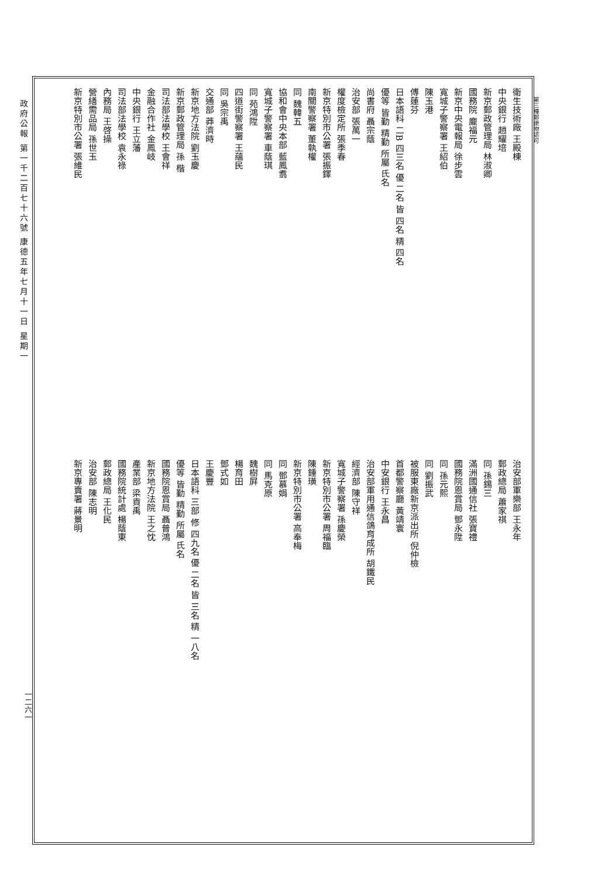政府公報 第一千二百七十六號 康德五年七月十一日 星期一
第三種郵便物認可
衛生技術廠 王殿棟
中央銀行 趙耀培
新京郵政管理局 林淑卿
國務院 龐福元
新京中央電報局 徐步雲
寬城子警察署 王紹伯
陳玉港
傅蓮芬
日本語科 二B 四三名 優 二名 皆 四名 精 四名
優等 皆勤 精勤 所屬 氏名
尚書府 聶宗蔭
治安部 張萬一
權度檢定所 張季春
新京特別市公署 張振鐸
南關警察署 董執權
同 魏韓五
協和會中央本部 藍鳳翥
寬城子警察署 車蔭琪
同 苑鴻陞
四道街警察署 王蘊民
同 吳宗禹
交通部 莽濟時
新京地方法院 劉玉慶
新京郵政管理局 孫 楷
司法部法學校 王會祥
金融合作社 金鳳岐
中央銀行 王立藩
司法部法學校 袁永祿
內務局 王啓操
營繕需品局 孫世玉
新京特別市公署 張維民
治安部軍樂部 王永年
郵政總局 蕭家祺
同 孫錫三
滿洲國通信社 張寶禮
國務院恩賞局 鄧永陞
同 孫元熙
同 劉振武
被服東廠新京派出所 倪仲檢
首都警察廳 黃靖寰
中安銀行 王永昌
治安部軍用通信鴿育成所 胡鐵民
經濟部 陳守祥
寬城子警察署 孫慶榮
新京特別市公署 周福臨
陳鍾璜
新京特別市公署 高奉梅
同 鄧慕娟
同 馬克原
魏樹屛
楊育田
鄧式如
王慶豐
日本語科 三部 修 四九名 優 二名 皆 三名 精 一八名
優等 皆勤 精勤 所屬 氏名
國務院恩賞局 聶普鴻
新京地方法院 王之忱
產業部 梁貢禹
國務院統計處 楊蔭東
郵政總局 王化民
治安部 陳志明
新京專賣署 蔣景明
一二六一